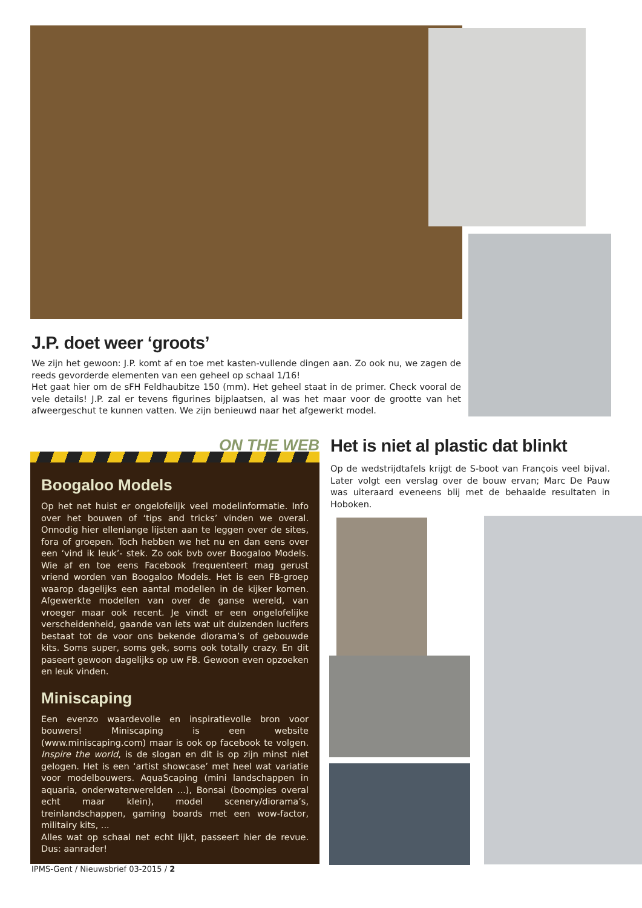J.P. doet weer ‘groots’
We zijn het gewoon: J.P. komt af en toe met kasten-vullende dingen aan. Zo ook nu, we zagen de reeds gevorderde elementen van een geheel op schaal 1/16!
Het gaat hier om de sFH Feldhaubitze 150 (mm). Het geheel staat in de primer. Check vooral de vele details! J.P. zal er tevens figurines bijplaatsen, al was het maar voor de grootte van het afweergeschut te kunnen vatten. We zijn benieuwd naar het afgewerkt model.
ON THE WEB
Boogaloo Models
Op het net huist er ongelofelijk veel modelinformatie. Info over het bouwen of ‘tips and tricks’ vinden we overal. Onnodig hier ellenlange lijsten aan te leggen over de sites, fora of groepen. Toch hebben we het nu en dan eens over een ‘vind ik leuk’- stek. Zo ook bvb over Boogaloo Models. Wie af en toe eens Facebook frequenteert mag gerust vriend worden van Boogaloo Models. Het is een FB-groep waarop dagelijks een aantal modellen in de kijker komen. Afgewerkte modellen van over de ganse wereld, van vroeger maar ook recent. Je vindt er een ongelofelijke verscheidenheid, gaande van iets wat uit duizenden lucifers bestaat tot de voor ons bekende diorama’s of gebouwde kits. Soms super, soms gek, soms ook totally crazy. En dit paseert gewoon dagelijks op uw FB. Gewoon even opzoeken en leuk vinden.
Miniscaping
Een evenzo waardevolle en inspiratievolle bron voor bouwers! Miniscaping is een website (www.miniscaping.com) maar is ook op facebook te volgen. Inspire the world, is de slogan en dit is op zijn minst niet gelogen. Het is een ‘artist showcase’ met heel wat variatie voor modelbouwers. AquaScaping (mini landschappen in aquaria, onderwaterwerelden ...), Bonsai (boompies overal echt maar klein), model scenery/diorama’s, treinlandschappen, gaming boards met een wow-factor, militairy kits, ...
Alles wat op schaal net echt lijkt, passeert hier de revue. Dus: aanrader!
Het is niet al plastic dat blinkt
Op de wedstrijdtafels krijgt de S-boot van François veel bijval. Later volgt een verslag over de bouw ervan; Marc De Pauw was uiteraard eveneens blij met de behaalde resultaten in Hoboken.
IPMS-Gent / Nieuwsbrief 03-2015 / 2